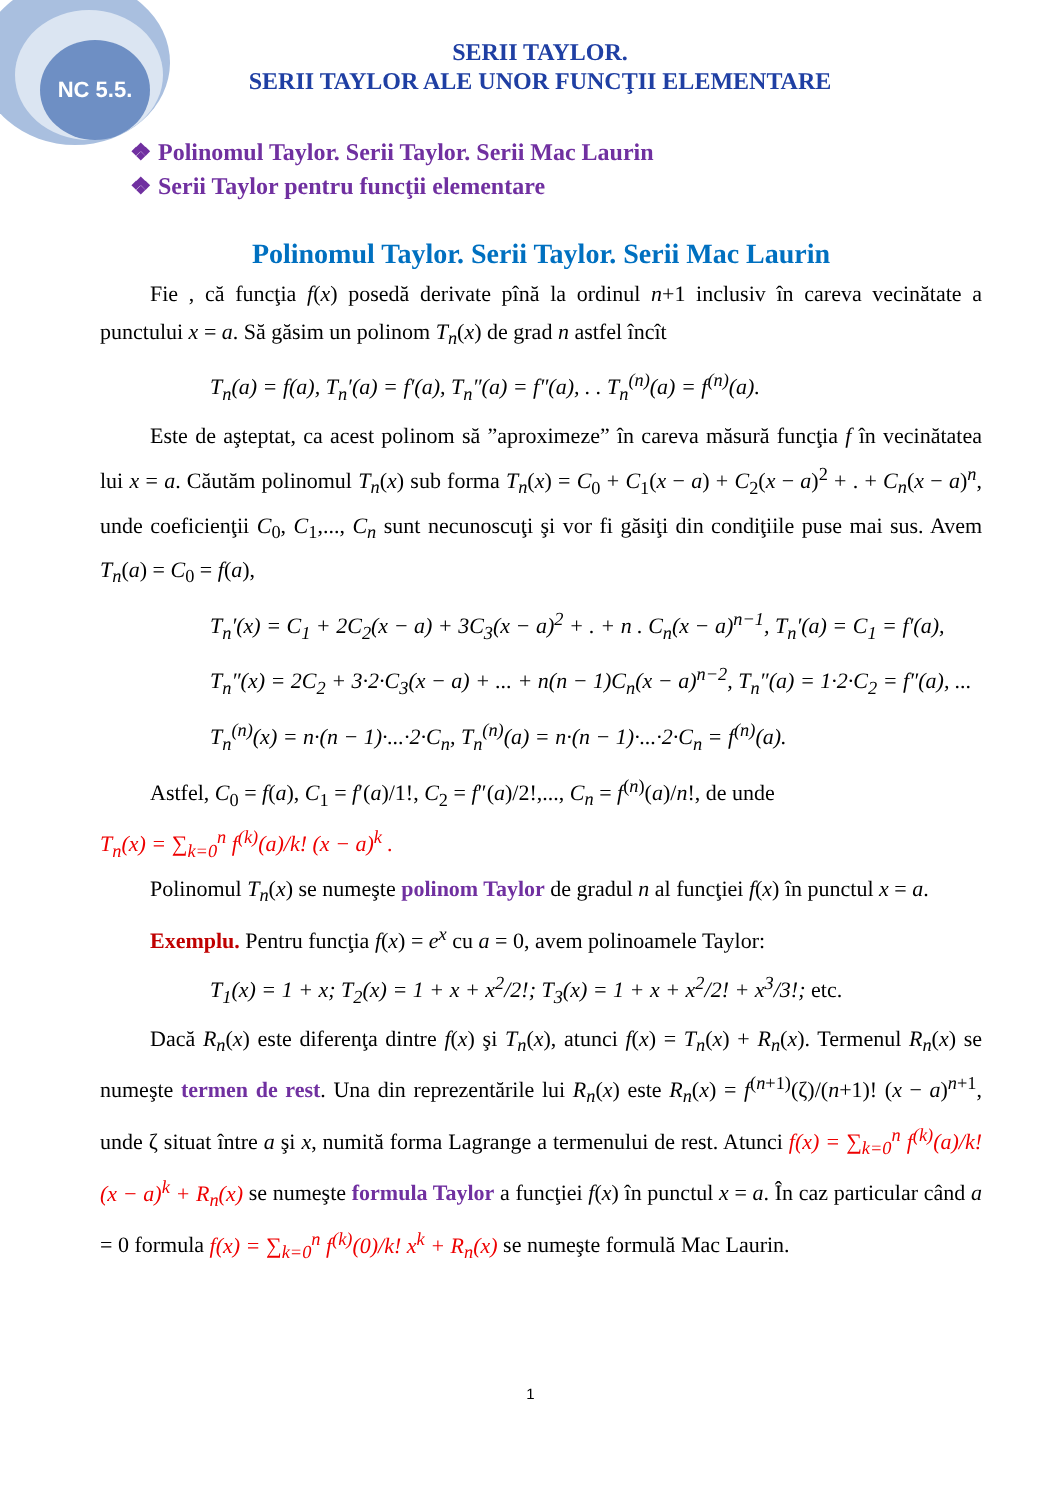NC 5.5.
SERII TAYLOR.
SERII TAYLOR ALE UNOR FUNCŢII ELEMENTARE
❖ Polinomul Taylor. Serii Taylor. Serii Mac Laurin
❖ Serii Taylor pentru funcţii elementare
Polinomul Taylor. Serii Taylor. Serii Mac Laurin
Fie , că funcţia f(x) posedă derivate pînă la ordinul n+1 inclusiv în careva vecinătate a punctului x = a. Să găsim un polinom T<sub>n</sub>(x) de grad n astfel încît
T<sub>n</sub>(a) = f(a), T<sub>n</sub>′(a) = f′(a), T<sub>n</sub>″(a) = f″(a), . . T<sub>n</sub><sup>(n)</sup>(a) = f<sup>(n)</sup>(a).
Este de aşteptat, ca acest polinom să ”aproximeze” în careva măsură funcţia f în vecinătatea lui x = a. Căutăm polinomul T<sub>n</sub>(x) sub forma T<sub>n</sub>(x) = C<sub>0</sub> + C<sub>1</sub>(x − a) + C<sub>2</sub>(x − a)<sup>2</sup> + . + C<sub>n</sub>(x − a)<sup>n</sup>, unde coeficienţii C<sub>0</sub>, C<sub>1</sub>,..., C<sub>n</sub> sunt necunoscuţi şi vor fi găsiţi din condiţiile puse mai sus. Avem T<sub>n</sub>(a) = C<sub>0</sub> = f(a),
T<sub>n</sub>′(x) = C<sub>1</sub> + 2C<sub>2</sub>(x − a) + 3C<sub>3</sub>(x − a)<sup>2</sup> + . + n . C<sub>n</sub>(x − a)<sup>n−1</sup>, T<sub>n</sub>′(a) = C<sub>1</sub> = f′(a),
T<sub>n</sub>″(x) = 2C<sub>2</sub> + 3·2·C<sub>3</sub>(x − a) + ... + n(n − 1)C<sub>n</sub>(x − a)<sup>n−2</sup>, T<sub>n</sub>″(a) = 1·2·C<sub>2</sub> = f″(a), ...
T<sub>n</sub><sup>(n)</sup>(x) = n·(n − 1)·...·2·C<sub>n</sub>, T<sub>n</sub><sup>(n)</sup>(a) = n·(n − 1)·...·2·C<sub>n</sub> = f<sup>(n)</sup>(a).
Astfel, C<sub>0</sub> = f(a), C<sub>1</sub> = f′(a)/1!, C<sub>2</sub> = f″(a)/2!,..., C<sub>n</sub> = f<sup>(n)</sup>(a)/n!, de unde
T<sub>n</sub>(x) = ∑<sub>k=0</sub><sup>n</sup> f<sup>(k)</sup>(a)/k! (x − a)<sup>k</sup> .
Polinomul T<sub>n</sub>(x) se numeşte polinom Taylor de gradul n al funcţiei f(x) în punctul x = a.
Exemplu. Pentru funcţia f(x) = e<sup>x</sup> cu a = 0, avem polinoamele Taylor:
T<sub>1</sub>(x) = 1 + x; T<sub>2</sub>(x) = 1 + x + x<sup>2</sup>/2!; T<sub>3</sub>(x) = 1 + x + x<sup>2</sup>/2! + x<sup>3</sup>/3!; etc.
Dacă R<sub>n</sub>(x) este diferenţa dintre f(x) şi T<sub>n</sub>(x), atunci f(x) = T<sub>n</sub>(x) + R<sub>n</sub>(x). Termenul R<sub>n</sub>(x) se numeşte termen de rest. Una din reprezentările lui R<sub>n</sub>(x) este R<sub>n</sub>(x) = f<sup>(n+1)</sup>(ζ)/(n+1)! (x − a)<sup>n+1</sup>, unde ζ situat între a şi x, numită forma Lagrange a termenului de rest. Atunci f(x) = ∑<sub>k=0</sub><sup>n</sup> f<sup>(k)</sup>(a)/k! (x − a)<sup>k</sup> + R<sub>n</sub>(x) se numeşte formula Taylor a funcţiei f(x) în punctul x = a. În caz particular când a = 0 formula f(x) = ∑<sub>k=0</sub><sup>n</sup> f<sup>(k)</sup>(0)/k! x<sup>k</sup> + R<sub>n</sub>(x) se numeşte formulă Mac Laurin.
1